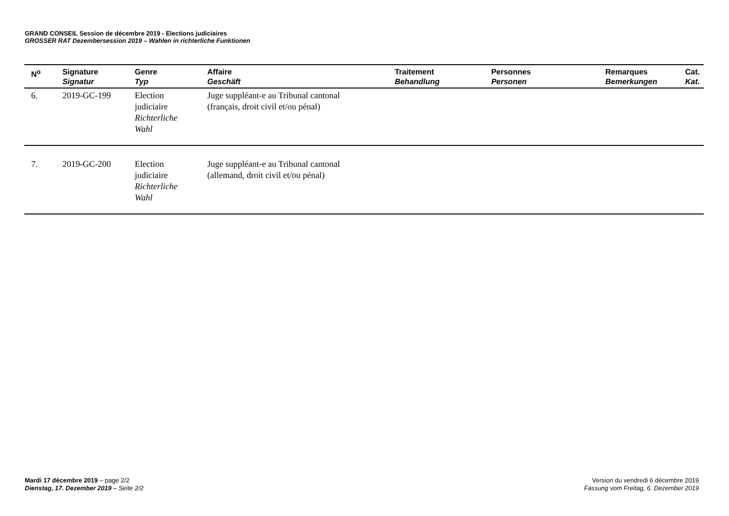GRAND CONSEIL Session de décembre 2019 - Elections judiciaires
GROSSER RAT Dezembersession 2019 – Wahlen in richterliche Funktionen
| N<sup>o</sup> | Signature Signatur | Genre Typ | Affaire Geschäft | Traitement Behandlung | Personnes Personen | Remarques Bemerkungen | Cat. Kat. |
| --- | --- | --- | --- | --- | --- | --- | --- |
| 6. | 2019-GC-199 | Election judiciaire Richterliche Wahl | Juge suppléant-e au Tribunal cantonal (français, droit civil et/ou pénal) | | | | |
| 7. | 2019-GC-200 | Election judiciaire Richterliche Wahl | Juge suppléant-e au Tribunal cantonal (allemand, droit civil et/ou pénal) | | | | |
Mardi 17 décembre 2019 – page 2/2
Dienstag, 17. Dezember 2019 – Seite 2/2
Version du vendredi 6 décembre 2019
Fassung vom Freitag, 6. Dezember 2019